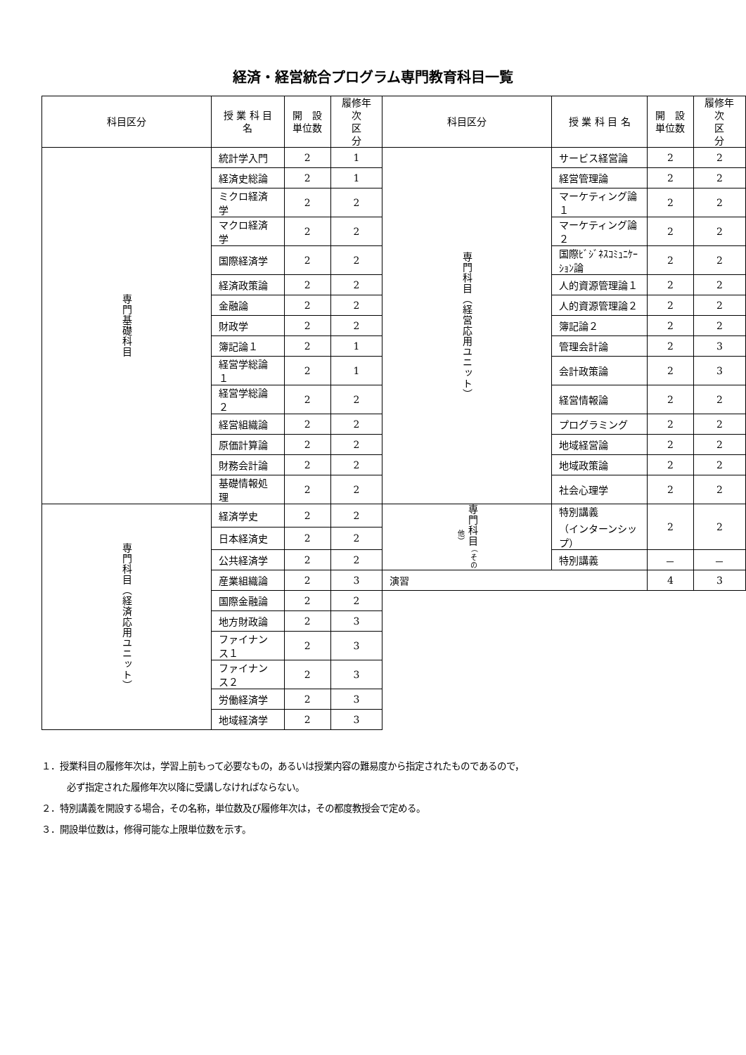経済・経営統合プログラム専門教育科目一覧
| 科目区分 | 授 業 科 目 名 | 開 設 単位数 | 履修年次 区 分 | 科目区分 | 授 業 科 目 名 | 開 設 単位数 | 履修年次 区 分 |
| --- | --- | --- | --- | --- | --- | --- | --- |
| 専門基礎科目 | 統計学入門 | 2 | 1 | 専門科目（経営応用ユニット） | サービス経営論 | 2 | 2 |
| | 経済史総論 | 2 | 1 | | 経営管理論 | 2 | 2 |
| | ミクロ経済学 | 2 | 2 | | マーケティング論１ | 2 | 2 |
| | マクロ経済学 | 2 | 2 | | マーケティング論２ | 2 | 2 |
| | 国際経済学 | 2 | 2 | | 国際ﾋﾞｼﾞﾈｽｺﾐｭﾆｹｰｼｮﾝ論 | 2 | 2 |
| | 経済政策論 | 2 | 2 | | 人的資源管理論１ | 2 | 2 |
| | 金融論 | 2 | 2 | | 人的資源管理論２ | 2 | 2 |
| | 財政学 | 2 | 2 | | 簿記論２ | 2 | 2 |
| | 簿記論１ | 2 | 1 | | 管理会計論 | 2 | 3 |
| | 経営学総論１ | 2 | 1 | | 会計政策論 | 2 | 3 |
| | 経営学総論２ | 2 | 2 | | 経営情報論 | 2 | 2 |
| | 経営組織論 | 2 | 2 | | プログラミング | 2 | 2 |
| | 原価計算論 | 2 | 2 | | 地域経営論 | 2 | 2 |
| | 財務会計論 | 2 | 2 | | 地域政策論 | 2 | 2 |
| | 基礎情報処理 | 2 | 2 | | 社会心理学 | 2 | 2 |
| 専門科目（経済応用ユニット） | 経済学史 | 2 | 2 | 専門科目 （その他） | 特別講義 （インターンシップ） | 2 | 2 |
| | 日本経済史 | 2 | 2 | | | | |
| | 公共経済学 | 2 | 2 | | 特別講義 | － | － |
| | 産業組織論 | 2 | 3 | 演習 | | 4 | 3 |
| | 国際金融論 | 2 | 2 | | | | |
| | 地方財政論 | 2 | 3 | | | | |
| | ファイナンス１ | 2 | 3 | | | | |
| | ファイナンス２ | 2 | 3 | | | | |
| | 労働経済学 | 2 | 3 | | | | |
| | 地域経済学 | 2 | 3 | | | | |
１．授業科目の履修年次は，学習上前もって必要なもの，あるいは授業内容の難易度から指定されたものであるので，
必ず指定された履修年次以降に受講しなければならない。
２．特別講義を開設する場合，その名称，単位数及び履修年次は，その都度教授会で定める。
３．開設単位数は，修得可能な上限単位数を示す。